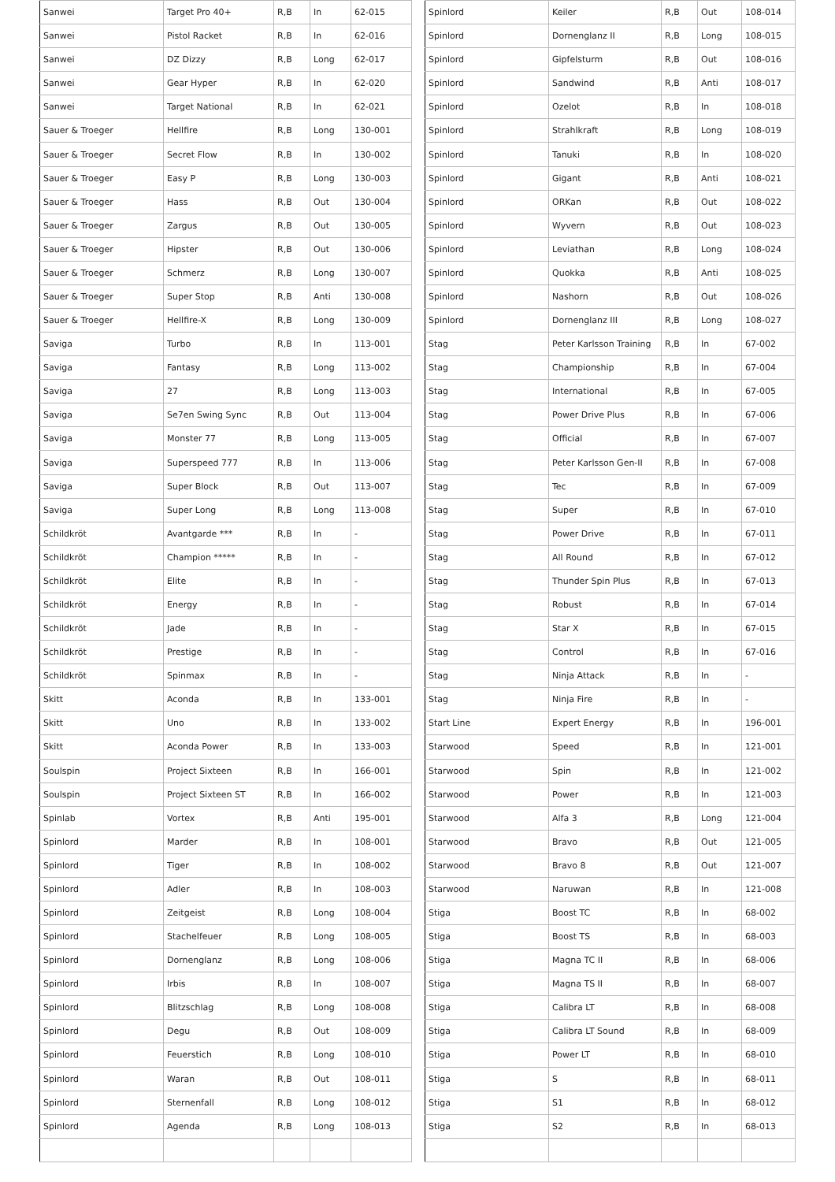| Sanwei | Target Pro 40+ | R,B | In | 62-015 |
| Sanwei | Pistol Racket | R,B | In | 62-016 |
| Sanwei | DZ Dizzy | R,B | Long | 62-017 |
| Sanwei | Gear Hyper | R,B | In | 62-020 |
| Sanwei | Target National | R,B | In | 62-021 |
| Sauer & Troeger | Hellfire | R,B | Long | 130-001 |
| Sauer & Troeger | Secret Flow | R,B | In | 130-002 |
| Sauer & Troeger | Easy P | R,B | Long | 130-003 |
| Sauer & Troeger | Hass | R,B | Out | 130-004 |
| Sauer & Troeger | Zargus | R,B | Out | 130-005 |
| Sauer & Troeger | Hipster | R,B | Out | 130-006 |
| Sauer & Troeger | Schmerz | R,B | Long | 130-007 |
| Sauer & Troeger | Super Stop | R,B | Anti | 130-008 |
| Sauer & Troeger | Hellfire-X | R,B | Long | 130-009 |
| Saviga | Turbo | R,B | In | 113-001 |
| Saviga | Fantasy | R,B | Long | 113-002 |
| Saviga | 27 | R,B | Long | 113-003 |
| Saviga | Se7en Swing Sync | R,B | Out | 113-004 |
| Saviga | Monster 77 | R,B | Long | 113-005 |
| Saviga | Superspeed 777 | R,B | In | 113-006 |
| Saviga | Super Block | R,B | Out | 113-007 |
| Saviga | Super Long | R,B | Long | 113-008 |
| Schildkröt | Avantgarde *** | R,B | In | - |
| Schildkröt | Champion ***** | R,B | In | - |
| Schildkröt | Elite | R,B | In | - |
| Schildkröt | Energy | R,B | In | - |
| Schildkröt | Jade | R,B | In | - |
| Schildkröt | Prestige | R,B | In | - |
| Schildkröt | Spinmax | R,B | In | - |
| Skitt | Aconda | R,B | In | 133-001 |
| Skitt | Uno | R,B | In | 133-002 |
| Skitt | Aconda Power | R,B | In | 133-003 |
| Soulspin | Project Sixteen | R,B | In | 166-001 |
| Soulspin | Project Sixteen ST | R,B | In | 166-002 |
| Spinlab | Vortex | R,B | Anti | 195-001 |
| Spinlord | Marder | R,B | In | 108-001 |
| Spinlord | Tiger | R,B | In | 108-002 |
| Spinlord | Adler | R,B | In | 108-003 |
| Spinlord | Zeitgeist | R,B | Long | 108-004 |
| Spinlord | Stachelfeuer | R,B | Long | 108-005 |
| Spinlord | Dornenglanz | R,B | Long | 108-006 |
| Spinlord | Irbis | R,B | In | 108-007 |
| Spinlord | Blitzschlag | R,B | Long | 108-008 |
| Spinlord | Degu | R,B | Out | 108-009 |
| Spinlord | Feuerstich | R,B | Long | 108-010 |
| Spinlord | Waran | R,B | Out | 108-011 |
| Spinlord | Sternenfall | R,B | Long | 108-012 |
| Spinlord | Agenda | R,B | Long | 108-013 |
| Spinlord | Keiler | R,B | Out | 108-014 |
| Spinlord | Dornenglanz II | R,B | Long | 108-015 |
| Spinlord | Gipfelsturm | R,B | Out | 108-016 |
| Spinlord | Sandwind | R,B | Anti | 108-017 |
| Spinlord | Ozelot | R,B | In | 108-018 |
| Spinlord | Strahlkraft | R,B | Long | 108-019 |
| Spinlord | Tanuki | R,B | In | 108-020 |
| Spinlord | Gigant | R,B | Anti | 108-021 |
| Spinlord | ORKan | R,B | Out | 108-022 |
| Spinlord | Wyvern | R,B | Out | 108-023 |
| Spinlord | Leviathan | R,B | Long | 108-024 |
| Spinlord | Quokka | R,B | Anti | 108-025 |
| Spinlord | Nashorn | R,B | Out | 108-026 |
| Spinlord | Dornenglanz III | R,B | Long | 108-027 |
| Stag | Peter Karlsson Training | R,B | In | 67-002 |
| Stag | Championship | R,B | In | 67-004 |
| Stag | International | R,B | In | 67-005 |
| Stag | Power Drive Plus | R,B | In | 67-006 |
| Stag | Official | R,B | In | 67-007 |
| Stag | Peter Karlsson Gen-II | R,B | In | 67-008 |
| Stag | Tec | R,B | In | 67-009 |
| Stag | Super | R,B | In | 67-010 |
| Stag | Power Drive | R,B | In | 67-011 |
| Stag | All Round | R,B | In | 67-012 |
| Stag | Thunder Spin Plus | R,B | In | 67-013 |
| Stag | Robust | R,B | In | 67-014 |
| Stag | Star X | R,B | In | 67-015 |
| Stag | Control | R,B | In | 67-016 |
| Stag | Ninja Attack | R,B | In | - |
| Stag | Ninja Fire | R,B | In | - |
| Start Line | Expert Energy | R,B | In | 196-001 |
| Starwood | Speed | R,B | In | 121-001 |
| Starwood | Spin | R,B | In | 121-002 |
| Starwood | Power | R,B | In | 121-003 |
| Starwood | Alfa 3 | R,B | Long | 121-004 |
| Starwood | Bravo | R,B | Out | 121-005 |
| Starwood | Bravo 8 | R,B | Out | 121-007 |
| Starwood | Naruwan | R,B | In | 121-008 |
| Stiga | Boost TC | R,B | In | 68-002 |
| Stiga | Boost TS | R,B | In | 68-003 |
| Stiga | Magna TC II | R,B | In | 68-006 |
| Stiga | Magna TS II | R,B | In | 68-007 |
| Stiga | Calibra LT | R,B | In | 68-008 |
| Stiga | Calibra LT Sound | R,B | In | 68-009 |
| Stiga | Power LT | R,B | In | 68-010 |
| Stiga | S | R,B | In | 68-011 |
| Stiga | S1 | R,B | In | 68-012 |
| Stiga | S2 | R,B | In | 68-013 |